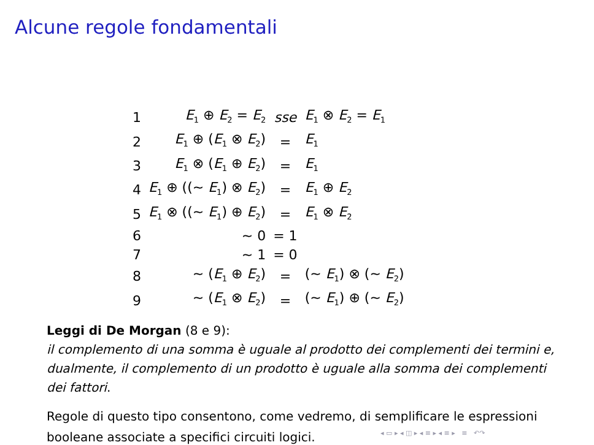Alcune regole fondamentali
| 1 | E<sub>1</sub> ⊕ E<sub>2</sub> = E<sub>2</sub> | sse | E<sub>1</sub> ⊗ E<sub>2</sub> = E<sub>1</sub> |
| 2 | E<sub>1</sub> ⊕ ( E<sub>1</sub> ⊗ E<sub>2</sub>) | = | E<sub>1</sub> |
| 3 | E<sub>1</sub> ⊗ ( E<sub>1</sub> ⊕ E<sub>2</sub>) | = | E<sub>1</sub> |
| 4 | E<sub>1</sub> ⊕ ((∼ E<sub>1</sub>) ⊗ E<sub>2</sub>) | = | E<sub>1</sub> ⊕ E<sub>2</sub> |
| 5 | E<sub>1</sub> ⊗ ((∼ E<sub>1</sub>) ⊕ E<sub>2</sub>) | = | E<sub>1</sub> ⊗ E<sub>2</sub> |
| 6 | ∼ 0 | = 1 | |
| 7 | ∼ 1 | = 0 | |
| 8 | ∼ ( E<sub>1</sub> ⊕ E<sub>2</sub>) | = | (∼ E<sub>1</sub>) ⊗ (∼ E<sub>2</sub>) |
| 9 | ∼ ( E<sub>1</sub> ⊗ E<sub>2</sub>) | = | (∼ E<sub>1</sub>) ⊕ (∼ E<sub>2</sub>) |
Leggi di De Morgan (8 e 9):
il complemento di una somma è uguale al prodotto dei complementi dei termini e, dualmente, il complemento di un prodotto è uguale alla somma dei complementi dei fattori.
Regole di questo tipo consentono, come vedremo, di semplificare le espressioni booleane associate a specifici circuiti logici.
◂ ▭ ▸ ◂ ◫ ▸ ◂ ≡ ▸ ◂ ≡ ▸ ≡ ↶↷